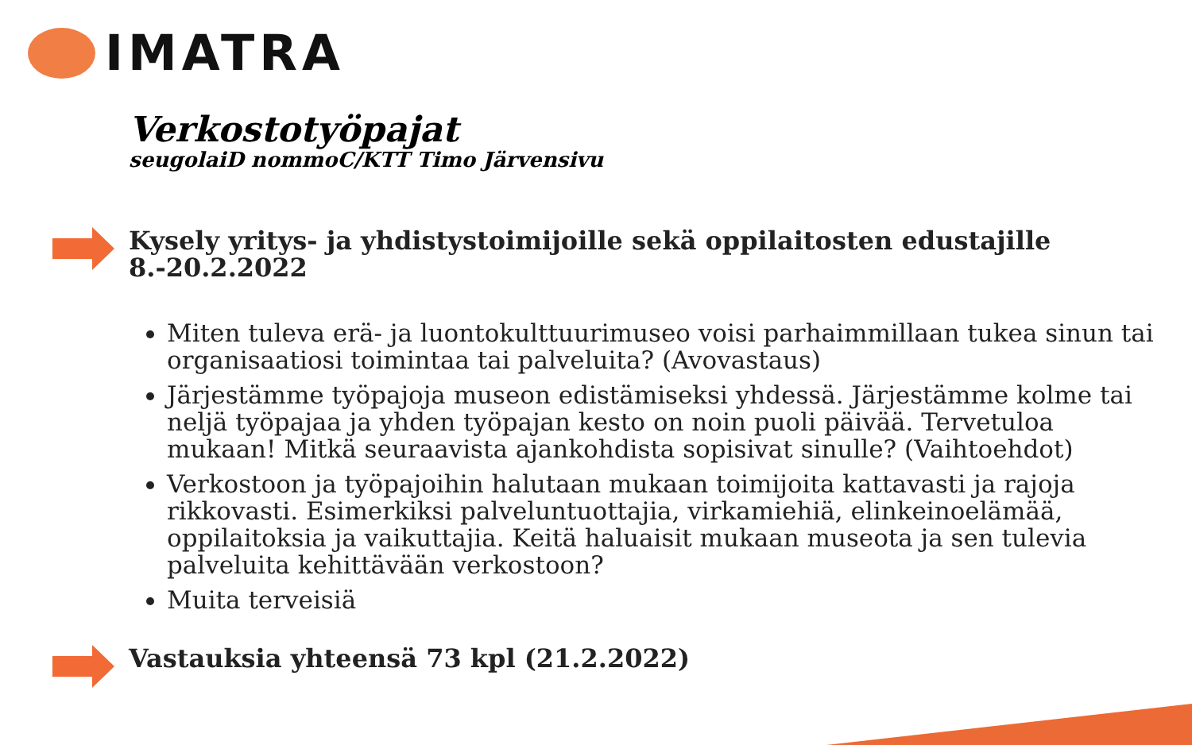IMATRA
Verkostotyöpajat
seugolaiD nommoC/KTT Timo Järvensivu
Kysely yritys- ja yhdistystoimijoille sekä oppilaitosten edustajille 8.-20.2.2022
Miten tuleva erä- ja luontokulttuurimuseo voisi parhaimmillaan tukea sinun tai organisaatiosi toimintaa tai palveluita? (Avovastaus)
Järjestämme työpajoja museon edistämiseksi yhdessä. Järjestämme kolme tai neljä työpajaa ja yhden työpajan kesto on noin puoli päivää. Tervetuloa mukaan! Mitkä seuraavista ajankohdista sopisivat sinulle? (Vaihtoehdot)
Verkostoon ja työpajoihin halutaan mukaan toimijoita kattavasti ja rajoja rikkovasti. Esimerkiksi palveluntuottajia, virkamiehiä, elinkeinoelämää, oppilaitoksia ja vaikuttajia. Keitä haluaisit mukaan museota ja sen tulevia palveluita kehittävään verkostoon?
Muita terveisiä
Vastauksia yhteensä 73 kpl (21.2.2022)